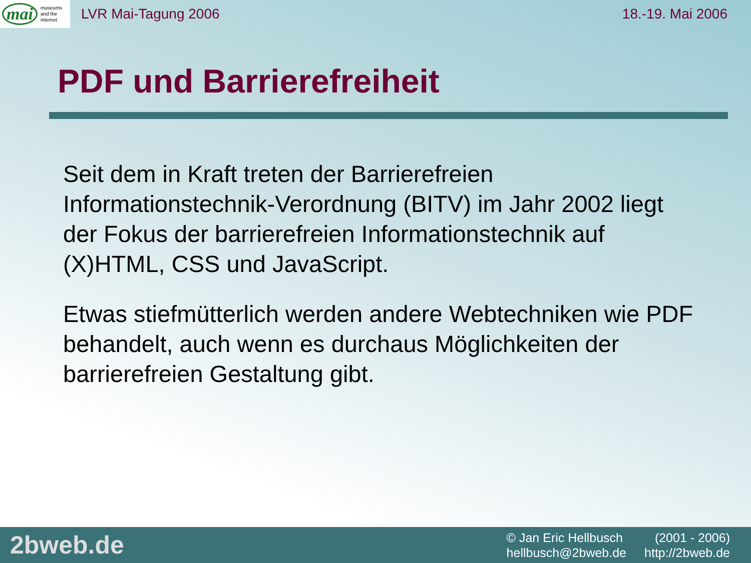mai museums
and the
internet
LVR Mai-Tagung 2006 18.-19. Mai 2006
PDF und Barrierefreiheit
Seit dem in Kraft treten der Barrierefreien Informationstechnik-Verordnung (BITV) im Jahr 2002 liegt der Fokus der barrierefreien Informationstechnik auf (X)HTML, CSS und JavaScript.
Etwas stiefmütterlich werden andere Webtechniken wie PDF behandelt, auch wenn es durchaus Möglichkeiten der barrierefreien Gestaltung gibt.
2bweb.de
© Jan Eric Hellbusch (2001 - 2006) hellbusch@2bweb.de http://2bweb.de